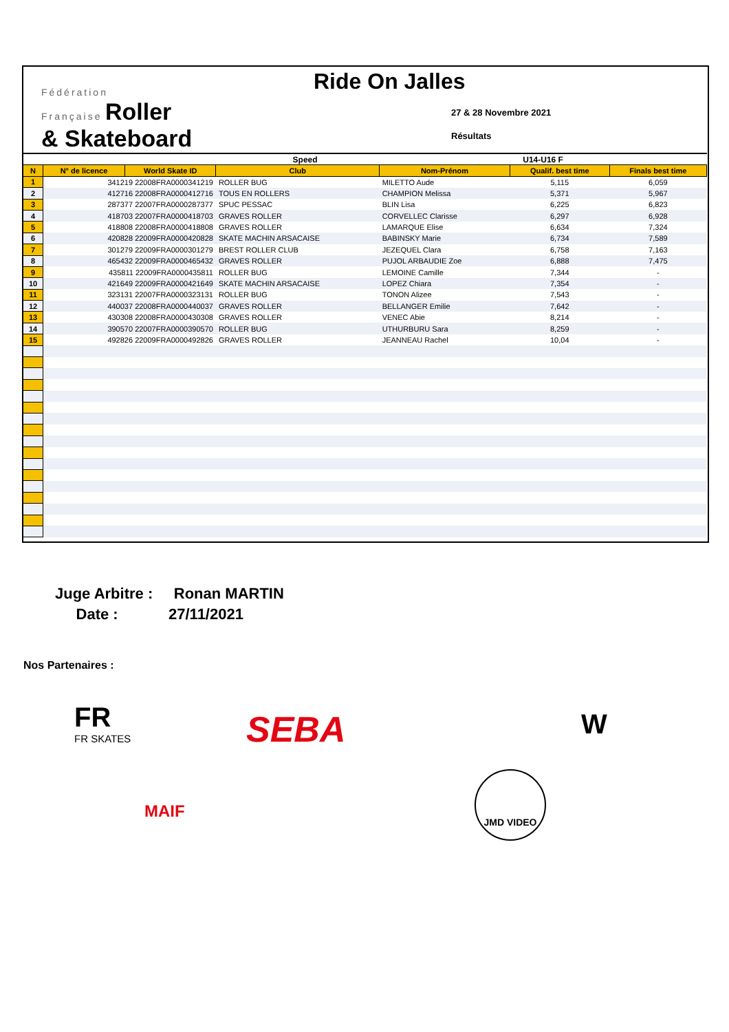Fédération
Française Roller
& Skateboard
Ride On Jalles
27 & 28 Novembre 2021
Résultats
| Speed | | | | U14-U16 F | | |
| --- | --- | --- | --- | --- | --- | --- |
| N | N° de licence | World Skate ID | Club | Nom-Prénom | Qualif. best time | Finals best time |
| 1 | 341219 22008FRA0000341219 | | ROLLER BUG | MILETTO Aude | 5,115 | 6,059 |
| 2 | 412716 22008FRA0000412716 | | TOUS EN ROLLERS | CHAMPION Melissa | 5,371 | 5,967 |
| 3 | 287377 22007FRA0000287377 | | SPUC PESSAC | BLIN Lisa | 6,225 | 6,823 |
| 4 | 418703 22007FRA0000418703 | | GRAVES ROLLER | CORVELLEC Clarisse | 6,297 | 6,928 |
| 5 | 418808 22008FRA0000418808 | | GRAVES ROLLER | LAMARQUE Elise | 6,634 | 7,324 |
| 6 | 420828 22009FRA0000420828 | | SKATE MACHIN ARSACAISE | BABINSKY Marie | 6,734 | 7,589 |
| 7 | 301279 22009FRA0000301279 | | BREST ROLLER CLUB | JEZEQUEL Clara | 6,758 | 7,163 |
| 8 | 465432 22009FRA0000465432 | | GRAVES ROLLER | PUJOL ARBAUDIE Zoe | 6,888 | 7,475 |
| 9 | 435811 22009FRA0000435811 | | ROLLER BUG | LEMOINE Camille | 7,344 | - |
| 10 | 421649 22009FRA0000421649 | | SKATE MACHIN ARSACAISE | LOPEZ Chiara | 7,354 | - |
| 11 | 323131 22007FRA0000323131 | | ROLLER BUG | TONON Alizee | 7,543 | - |
| 12 | 440037 22008FRA0000440037 | | GRAVES ROLLER | BELLANGER Emilie | 7,642 | - |
| 13 | 430308 22008FRA0000430308 | | GRAVES ROLLER | VENEC Abie | 8,214 | - |
| 14 | 390570 22007FRA0000390570 | | ROLLER BUG | UTHURBURU Sara | 8,259 | - |
| 15 | 492826 22009FRA0000492826 | | GRAVES ROLLER | JEANNEAU Rachel | 10,04 | - |
Juge Arbitre : Ronan MARTIN
Date : 27/11/2021
Nos Partenaires :
FR
FR SKATES
SEBA W
MAIF
JMD VIDEO